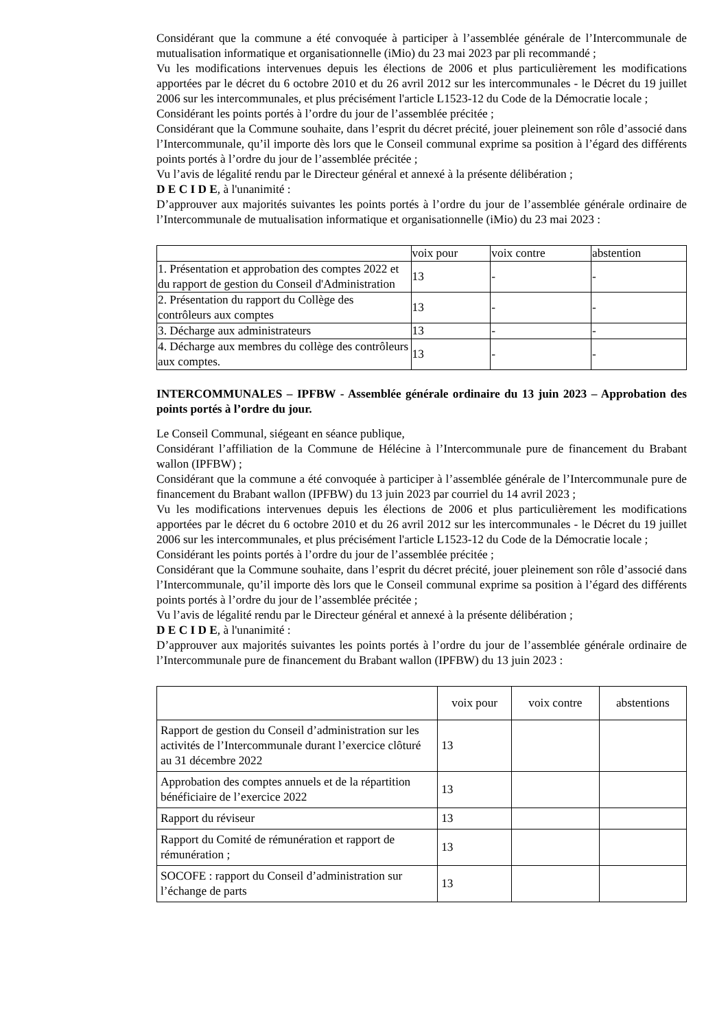Considérant que la commune a été convoquée à participer à l’assemblée générale de l’Intercommunale de mutualisation informatique et organisationnelle (iMio) du 23 mai 2023 par pli recommandé ;
Vu les modifications intervenues depuis les élections de 2006 et plus particulièrement les modifications apportées par le décret du 6 octobre 2010 et du 26 avril 2012 sur les intercommunales - le Décret du 19 juillet 2006 sur les intercommunales, et plus précisément l'article L1523-12 du Code de la Démocratie locale ;
Considérant les points portés à l’ordre du jour de l’assemblée précitée ;
Considérant que la Commune souhaite, dans l’esprit du décret précité, jouer pleinement son rôle d’associé dans l’Intercommunale, qu’il importe dès lors que le Conseil communal exprime sa position à l’égard des différents points portés à l’ordre du jour de l’assemblée précitée ;
Vu l’avis de légalité rendu par le Directeur général et annexé à la présente délibération ;
D E C I D E, à l'unanimité :
D’approuver aux majorités suivantes les points portés à l’ordre du jour de l’assemblée générale ordinaire de l’Intercommunale de mutualisation informatique et organisationnelle (iMio) du 23 mai 2023 :
| | voix pour | voix contre | abstention |
| 1. Présentation et approbation des comptes 2022 et du rapport de gestion du Conseil d'Administration | 13 | - | - |
| 2. Présentation du rapport du Collège des contrôleurs aux comptes | 13 | - | - |
| 3. Décharge aux administrateurs | 13 | - | - |
| 4. Décharge aux membres du collège des contrôleurs aux comptes. | 13 | - | - |
INTERCOMMUNALES – IPFBW - Assemblée générale ordinaire du 13 juin 2023 – Approbation des points portés à l’ordre du jour.
Le Conseil Communal, siégeant en séance publique,
Considérant l’affiliation de la Commune de Hélécine à l’Intercommunale pure de financement du Brabant wallon (IPFBW) ;
Considérant que la commune a été convoquée à participer à l’assemblée générale de l’Intercommunale pure de financement du Brabant wallon (IPFBW) du 13 juin 2023 par courriel du 14 avril 2023 ;
Vu les modifications intervenues depuis les élections de 2006 et plus particulièrement les modifications apportées par le décret du 6 octobre 2010 et du 26 avril 2012 sur les intercommunales - le Décret du 19 juillet 2006 sur les intercommunales, et plus précisément l'article L1523-12 du Code de la Démocratie locale ;
Considérant les points portés à l’ordre du jour de l’assemblée précitée ;
Considérant que la Commune souhaite, dans l’esprit du décret précité, jouer pleinement son rôle d’associé dans l’Intercommunale, qu’il importe dès lors que le Conseil communal exprime sa position à l’égard des différents points portés à l’ordre du jour de l’assemblée précitée ;
Vu l’avis de légalité rendu par le Directeur général et annexé à la présente délibération ;
D E C I D E, à l'unanimité :
D’approuver aux majorités suivantes les points portés à l’ordre du jour de l’assemblée générale ordinaire de l’Intercommunale pure de financement du Brabant wallon (IPFBW) du 13 juin 2023 :
| | voix pour | voix contre | abstentions |
| Rapport de gestion du Conseil d’administration sur les activités de l’Intercommunale durant l’exercice clôturé au 31 décembre 2022 | 13 | | |
| Approbation des comptes annuels et de la répartition bénéficiaire de l’exercice 2022 | 13 | | |
| Rapport du réviseur | 13 | | |
| Rapport du Comité de rémunération et rapport de rémunération ; | 13 | | |
| SOCOFE : rapport du Conseil d’administration sur l’échange de parts | 13 | | |